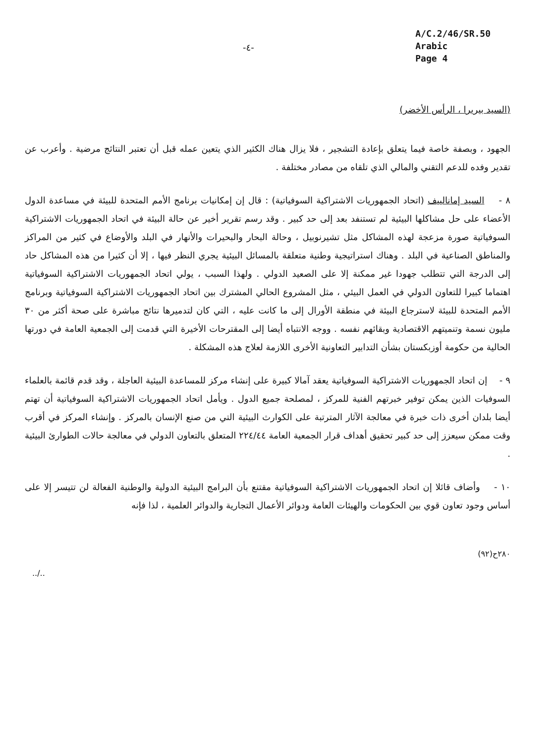-٤-
A/C.2/46/SR.50
Arabic
Page 4
(السيد بيريرا ، الرأس الأخضر)
الجهود ، وبصفة خاصة فيما يتعلق بإعادة التشجير ، فلا يزال هناك الكثير الذي يتعين عمله قبل أن تعتبر النتائج مرضية . وأعرب عن تقدير وفده للدعم التقني والمالي الذي تلقاه من مصادر مختلفة .
٨ - السيد إمانالييف (اتحاد الجمهوريات الاشتراكية السوفياتية) : قال إن إمكانيات برنامج الأمم المتحدة للبيئة في مساعدة الدول الأعضاء على حل مشاكلها البيئية لم تستنفد بعد إلى حد كبير . وقد رسم تقرير أخير عن حالة البيئة في اتحاد الجمهوريات الاشتراكية السوفياتية صورة مزعجة لهذه المشاكل مثل تشيرنوبيل ، وحالة البحار والبحيرات والأنهار في البلد والأوضاع في كثير من المراكز والمناطق الصناعية في البلد . وهناك استراتيجية وطنية متعلقة بالمسائل البيئية يجري النظر فيها ، إلا أن كثيرا من هذه المشاكل حاد إلى الدرجة التي تتطلب جهودا غير ممكنة إلا على الصعيد الدولي . ولهذا السبب ، يولي اتحاد الجمهوريات الاشتراكية السوفياتية اهتماما كبيرا للتعاون الدولي في العمل البيئي ، مثل المشروع الحالي المشترك بين اتحاد الجمهوريات الاشتراكية السوفياتية وبرنامج الأمم المتحدة للبيئة لاسترجاع البيئة في منطقة الأورال إلى ما كانت عليه ، التي كان لتدميرها نتائج مباشرة على صحة أكثر من ٣٠ مليون نسمة وتنميتهم الاقتصادية وبقائهم نفسه . ووجه الانتباه أيضا إلى المقترحات الأخيرة التي قدمت إلى الجمعية العامة في دورتها الحالية من حكومة أوزبكستان بشأن التدابير التعاونية الأخرى اللازمة لعلاج هذه المشكلة .
٩ - إن اتحاد الجمهوريات الاشتراكية السوفياتية يعقد آمالا كبيرة على إنشاء مركز للمساعدة البيئية العاجلة ، وقد قدم قائمة بالعلماء السوفيات الذين يمكن توفير خبرتهم الفنية للمركز ، لمصلحة جميع الدول . ويأمل اتحاد الجمهوريات الاشتراكية السوفياتية أن تهتم أيضا بلدان أخرى ذات خبرة في معالجة الآثار المترتبة على الكوارث البيئية التي من صنع الإنسان بالمركز . وإنشاء المركز في أقرب وقت ممكن سيعزز إلى حد كبير تحقيق أهداف قرار الجمعية العامة ٢٢٤/٤٤ المتعلق بالتعاون الدولي في معالجة حالات الطوارئ البيئية .
١٠ - وأضاف قائلا إن اتحاد الجمهوريات الاشتراكية السوفياتية مقتنع بأن البرامج البيئية الدولية والوطنية الفعالة لن تتيسر إلا على أساس وجود تعاون قوي بين الحكومات والهيئات العامة ودوائر الأعمال التجارية والدوائر العلمية ، لذا فإنه
٢٨٠ح(٩٢)
../..